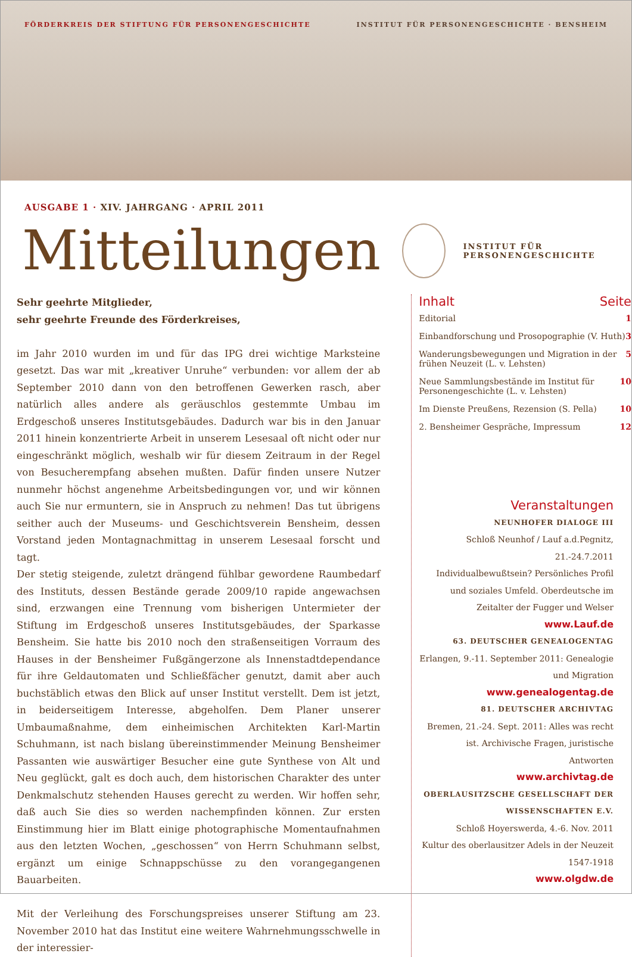FÖRDERKREIS DER STIFTUNG FÜR PERSONENGESCHICHTE INSTITUT FÜR PERSONENGESCHICHTE · BENSHEIM
AUSGABE 1 · XIV. JAHRGANG · APRIL 2011
Mitteilungen
INSTITUT FÜR PERSONENGESCHICHTE
Sehr geehrte Mitglieder,
sehr geehrte Freunde des Förderkreises,
im Jahr 2010 wurden im und für das IPG drei wichtige Marksteine gesetzt. Das war mit „kreativer Unruhe“ verbunden: vor allem der ab September 2010 dann von den betroffenen Gewerken rasch, aber natürlich alles andere als geräuschlos gestemmte Umbau im Erdgeschoß unseres Institutsgebäudes. Dadurch war bis in den Januar 2011 hinein konzentrierte Arbeit in unserem Lesesaal oft nicht oder nur eingeschränkt möglich, weshalb wir für diesem Zeitraum in der Regel von Besucherempfang absehen mußten. Dafür finden unsere Nutzer nunmehr höchst angenehme Arbeitsbedingungen vor, und wir können auch Sie nur ermuntern, sie in Anspruch zu nehmen! Das tut übrigens seither auch der Museums- und Geschichtsverein Bensheim, dessen Vorstand jeden Montagnachmittag in unserem Lesesaal forscht und tagt.
Der stetig steigende, zuletzt drängend fühlbar gewordene Raumbedarf des Instituts, dessen Bestände gerade 2009/10 rapide angewachsen sind, erzwangen eine Trennung vom bisherigen Untermieter der Stiftung im Erdgeschoß unseres Institutsgebäudes, der Sparkasse Bensheim. Sie hatte bis 2010 noch den straßenseitigen Vorraum des Hauses in der Bensheimer Fußgängerzone als Innenstadtdependance für ihre Geldautomaten und Schließfächer genutzt, damit aber auch buchstäblich etwas den Blick auf unser Institut verstellt. Dem ist jetzt, in beiderseitigem Interesse, abgeholfen. Dem Planer unserer Umbaumaßnahme, dem einheimischen Architekten Karl-Martin Schuhmann, ist nach bislang übereinstimmender Meinung Bensheimer Passanten wie auswärtiger Besucher eine gute Synthese von Alt und Neu geglückt, galt es doch auch, dem historischen Charakter des unter Denkmalschutz stehenden Hauses gerecht zu werden. Wir hoffen sehr, daß auch Sie dies so werden nachempfinden können. Zur ersten Einstimmung hier im Blatt einige photographische Momentaufnahmen aus den letzten Wochen, „geschossen“ von Herrn Schuhmann selbst, ergänzt um einige Schnappschüsse zu den vorangegangenen Bauarbeiten.
Mit der Verleihung des Forschungspreises unserer Stiftung am 23. November 2010 hat das Institut eine weitere Wahrnehmungsschwelle in der interessier-
Inhalt Seite
Editorial 1
Einbandforschung und Prosopographie (V. Huth) 3
Wanderungsbewegungen und Migration in der frühen Neuzeit (L. v. Lehsten) 5
Neue Sammlungsbestände im Institut für Personengeschichte (L. v. Lehsten) 10
Im Dienste Preußens, Rezension (S. Pella) 10
2. Bensheimer Gespräche, Impressum 12
Veranstaltungen
NEUNHOFER DIALOGE III
Schloß Neunhof / Lauf a.d.Pegnitz, 21.-24.7.2011
Individualbewußtsein? Persönliches Profil und soziales Umfeld. Oberdeutsche im Zeitalter der Fugger und Welser
www.Lauf.de
63. DEUTSCHER GENEALOGENTAG
Erlangen, 9.-11. September 2011: Genealogie und Migration
www.genealogentag.de
81. DEUTSCHER ARCHIVTAG
Bremen, 21.-24. Sept. 2011: Alles was recht ist. Archivische Fragen, juristische Antworten
www.archivtag.de
OBERLAUSITZSCHE GESELLSCHAFT DER WISSENSCHAFTEN E.V.
Schloß Hoyerswerda, 4.-6. Nov. 2011
Kultur des oberlausitzer Adels in der Neuzeit 1547-1918
www.olgdw.de